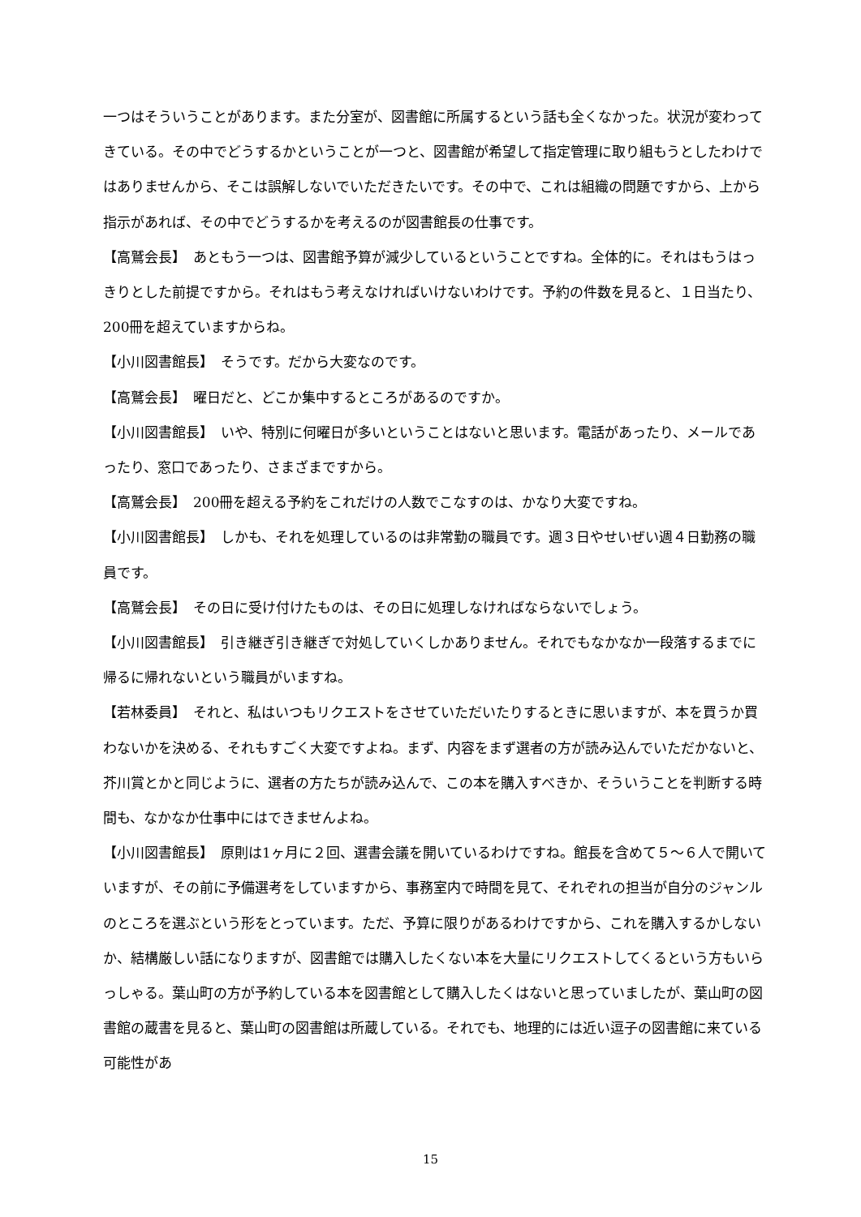一つはそういうことがあります。また分室が、図書館に所属するという話も全くなかった。状況が変わってきている。その中でどうするかということが一つと、図書館が希望して指定管理に取り組もうとしたわけではありませんから、そこは誤解しないでいただきたいです。その中で、これは組織の問題ですから、上から指示があれば、その中でどうするかを考えるのが図書館長の仕事です。
【高鷲会長】　あともう一つは、図書館予算が減少しているということですね。全体的に。それはもうはっきりとした前提ですから。それはもう考えなければいけないわけです。予約の件数を見ると、１日当たり、200冊を超えていますからね。
【小川図書館長】　そうです。だから大変なのです。
【高鷲会長】　曜日だと、どこか集中するところがあるのですか。
【小川図書館長】　いや、特別に何曜日が多いということはないと思います。電話があったり、メールであったり、窓口であったり、さまざまですから。
【高鷲会長】　200冊を超える予約をこれだけの人数でこなすのは、かなり大変ですね。
【小川図書館長】　しかも、それを処理しているのは非常勤の職員です。週３日やせいぜい週４日勤務の職員です。
【高鷲会長】　その日に受け付けたものは、その日に処理しなければならないでしょう。
【小川図書館長】　引き継ぎ引き継ぎで対処していくしかありません。それでもなかなか一段落するまでに帰るに帰れないという職員がいますね。
【若林委員】　それと、私はいつもリクエストをさせていただいたりするときに思いますが、本を買うか買わないかを決める、それもすごく大変ですよね。まず、内容をまず選者の方が読み込んでいただかないと、芥川賞とかと同じように、選者の方たちが読み込んで、この本を購入すべきか、そういうことを判断する時間も、なかなか仕事中にはできませんよね。
【小川図書館長】　原則は1ヶ月に２回、選書会議を開いているわけですね。館長を含めて５～６人で開いていますが、その前に予備選考をしていますから、事務室内で時間を見て、それぞれの担当が自分のジャンルのところを選ぶという形をとっています。ただ、予算に限りがあるわけですから、これを購入するかしないか、結構厳しい話になりますが、図書館では購入したくない本を大量にリクエストしてくるという方もいらっしゃる。葉山町の方が予約している本を図書館として購入したくはないと思っていましたが、葉山町の図書館の蔵書を見ると、葉山町の図書館は所蔵している。それでも、地理的には近い逗子の図書館に来ている可能性があ
15